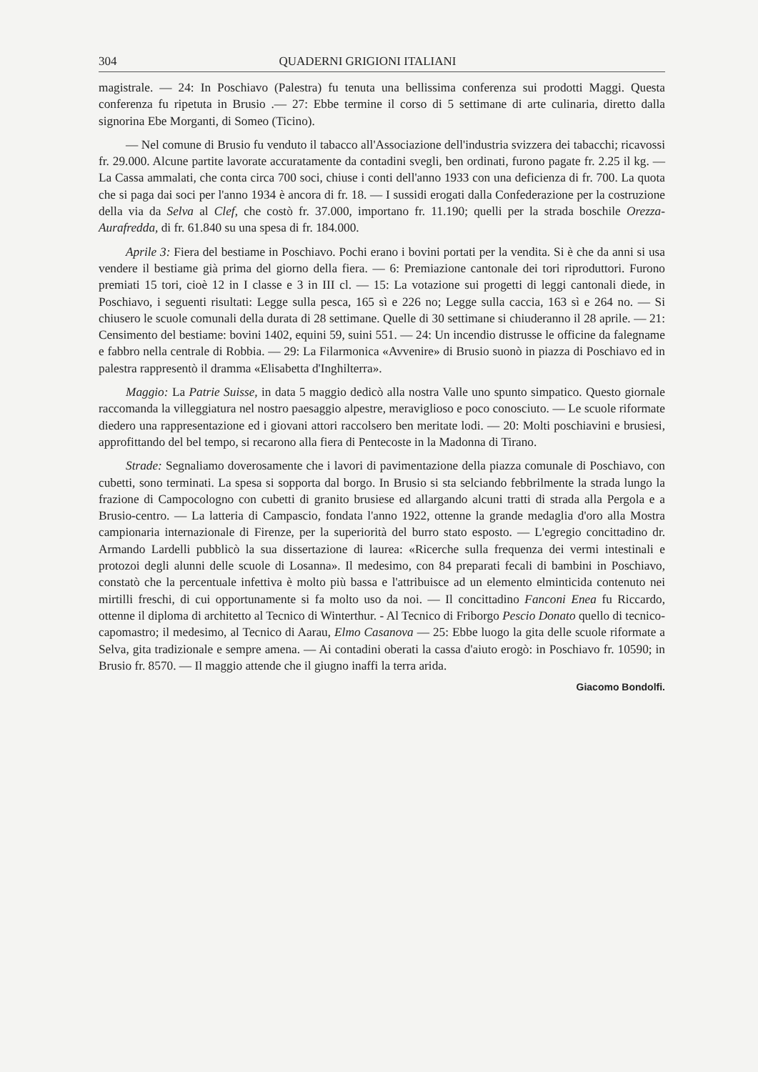304 QUADERNI GRIGIONI ITALIANI
magistrale. — 24: In Poschiavo (Palestra) fu tenuta una bellissima conferenza sui prodotti Maggi. Questa conferenza fu ripetuta in Brusio .— 27: Ebbe termine il corso di 5 settimane di arte culinaria, diretto dalla signorina Ebe Morganti, di Someo (Ticino).
— Nel comune di Brusio fu venduto il tabacco all'Associazione dell'industria svizzera dei tabacchi; ricavossi fr. 29.000. Alcune partite lavorate accuratamente da contadini svegli, ben ordinati, furono pagate fr. 2.25 il kg. — La Cassa ammalati, che conta circa 700 soci, chiuse i conti dell'anno 1933 con una deficienza di fr. 700. La quota che si paga dai soci per l'anno 1934 è ancora di fr. 18. — I sussidi erogati dalla Confederazione per la costruzione della via da Selva al Clef, che costò fr. 37.000, importano fr. 11.190; quelli per la strada boschile Orezza-Aurafredda, di fr. 61.840 su una spesa di fr. 184.000.
Aprile 3: Fiera del bestiame in Poschiavo. Pochi erano i bovini portati per la vendita. Si è che da anni si usa vendere il bestiame già prima del giorno della fiera. — 6: Premiazione cantonale dei tori riproduttori. Furono premiati 15 tori, cioè 12 in I classe e 3 in III cl. — 15: La votazione sui progetti di leggi cantonali diede, in Poschiavo, i seguenti risultati: Legge sulla pesca, 165 sì e 226 no; Legge sulla caccia, 163 sì e 264 no. — Si chiusero le scuole comunali della durata di 28 settimane. Quelle di 30 settimane si chiuderanno il 28 aprile. — 21: Censimento del bestiame: bovini 1402, equini 59, suini 551. — 24: Un incendio distrusse le officine da falegname e fabbro nella centrale di Robbia. — 29: La Filarmonica «Avvenire» di Brusio suonò in piazza di Poschiavo ed in palestra rappresentò il dramma «Elisabetta d'Inghilterra».
Maggio: La Patrie Suisse, in data 5 maggio dedicò alla nostra Valle uno spunto simpatico. Questo giornale raccomanda la villeggiatura nel nostro paesaggio alpestre, meraviglioso e poco conosciuto. — Le scuole riformate diedero una rappresentazione ed i giovani attori raccolsero ben meritate lodi. — 20: Molti poschiavini e brusiesi, approfittando del bel tempo, si recarono alla fiera di Pentecoste in la Madonna di Tirano.
Strade: Segnaliamo doverosamente che i lavori di pavimentazione della piazza comunale di Poschiavo, con cubetti, sono terminati. La spesa si sopporta dal borgo. In Brusio si sta selciando febbrilmente la strada lungo la frazione di Campocologno con cubetti di granito brusiese ed allargando alcuni tratti di strada alla Pergola e a Brusio-centro. — La latteria di Campascio, fondata l'anno 1922, ottenne la grande medaglia d'oro alla Mostra campionaria internazionale di Firenze, per la superiorità del burro stato esposto. — L'egregio concittadino dr. Armando Lardelli pubblicò la sua dissertazione di laurea: «Ricerche sulla frequenza dei vermi intestinali e protozoi degli alunni delle scuole di Losanna». Il medesimo, con 84 preparati fecali di bambini in Poschiavo, constatò che la percentuale infettiva è molto più bassa e l'attribuisce ad un elemento elminticida contenuto nei mirtilli freschi, di cui opportunamente si fa molto uso da noi. — Il concittadino Fanconi Enea fu Riccardo, ottenne il diploma di architetto al Tecnico di Winterthur. - Al Tecnico di Friborgo Pescio Donato quello di tecnico-capomastro; il medesimo, al Tecnico di Aarau, Elmo Casanova — 25: Ebbe luogo la gita delle scuole riformate a Selva, gita tradizionale e sempre amena. — Ai contadini oberati la cassa d'aiuto erogò: in Poschiavo fr. 10590; in Brusio fr. 8570. — Il maggio attende che il giugno inaffi la terra arida.
Giacomo Bondolfi.